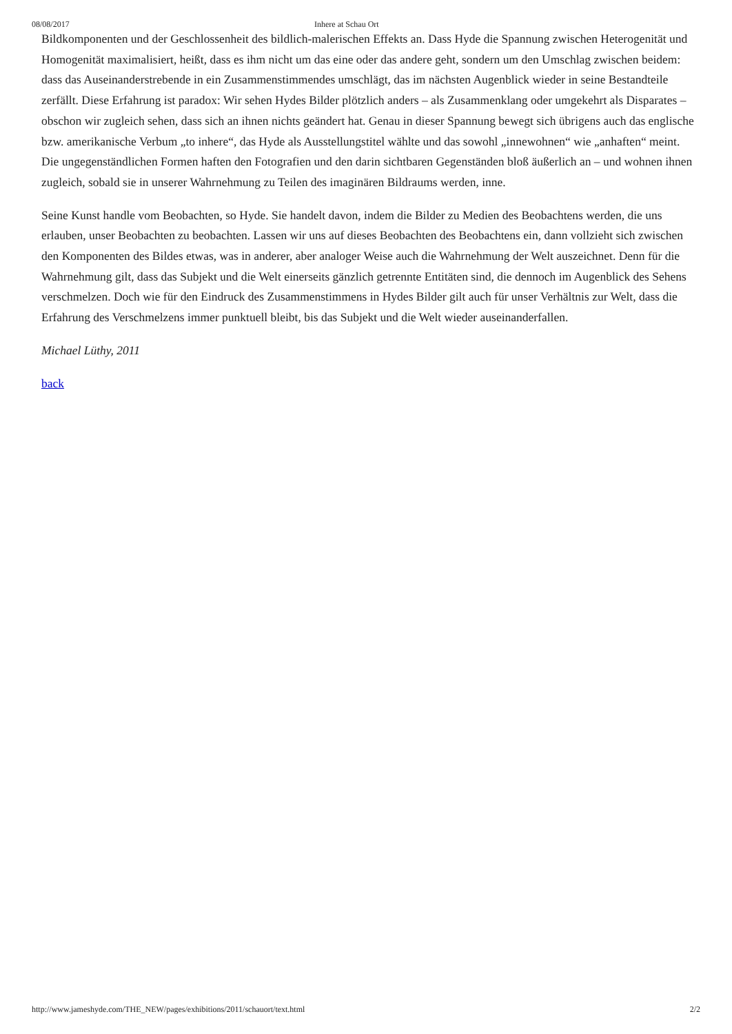08/08/2017 Inhere at Schau Ort
Bildkomponenten und der Geschlossenheit des bildlich-malerischen Effekts an. Dass Hyde die Spannung zwischen Heterogenität und Homogenität maximalisiert, heißt, dass es ihm nicht um das eine oder das andere geht, sondern um den Umschlag zwischen beidem: dass das Auseinanderstrebende in ein Zusammenstimmendes umschlägt, das im nächsten Augenblick wieder in seine Bestandteile zerfällt. Diese Erfahrung ist paradox: Wir sehen Hydes Bilder plötzlich anders – als Zusammenklang oder umgekehrt als Disparates – obschon wir zugleich sehen, dass sich an ihnen nichts geändert hat. Genau in dieser Spannung bewegt sich übrigens auch das englische bzw. amerikanische Verbum „to inhere“, das Hyde als Ausstellungstitel wählte und das sowohl „innewohnen“ wie „anhaften“ meint. Die ungegenständlichen Formen haften den Fotografien und den darin sichtbaren Gegenständen bloß äußerlich an – und wohnen ihnen zugleich, sobald sie in unserer Wahrnehmung zu Teilen des imaginären Bildraums werden, inne.
Seine Kunst handle vom Beobachten, so Hyde. Sie handelt davon, indem die Bilder zu Medien des Beobachtens werden, die uns erlauben, unser Beobachten zu beobachten. Lassen wir uns auf dieses Beobachten des Beobachtens ein, dann vollzieht sich zwischen den Komponenten des Bildes etwas, was in anderer, aber analoger Weise auch die Wahrnehmung der Welt auszeichnet. Denn für die Wahrnehmung gilt, dass das Subjekt und die Welt einerseits gänzlich getrennte Entitäten sind, die dennoch im Augenblick des Sehens verschmelzen. Doch wie für den Eindruck des Zusammenstimmens in Hydes Bilder gilt auch für unser Verhältnis zur Welt, dass die Erfahrung des Verschmelzens immer punktuell bleibt, bis das Subjekt und die Welt wieder auseinanderfallen.
Michael Lüthy, 2011
back
http://www.jameshyde.com/THE_NEW/pages/exhibitions/2011/schauort/text.html 2/2